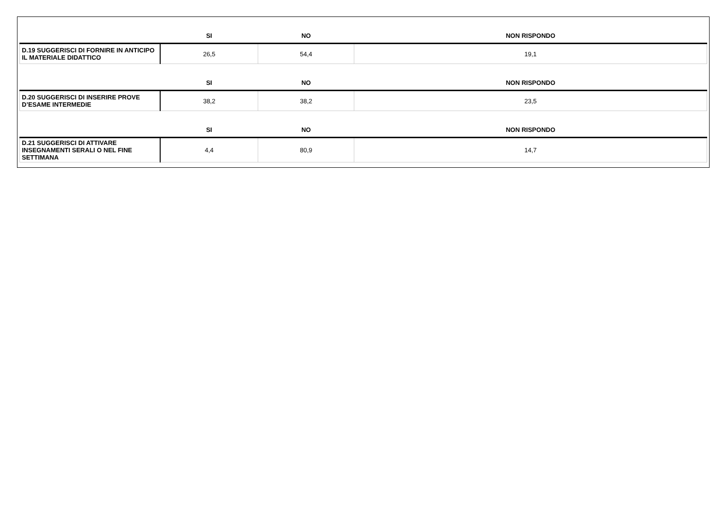| | SI | NO | NON RISPONDO |
| --- | --- | --- | --- |
| D.19 SUGGERISCI DI FORNIRE IN ANTICIPO IL MATERIALE DIDATTICO | 26,5 | 54,4 | 19,1 |
| | SI | NO | NON RISPONDO |
| D.20 SUGGERISCI DI INSERIRE PROVE D’ESAME INTERMEDIE | 38,2 | 38,2 | 23,5 |
| | SI | NO | NON RISPONDO |
| D.21 SUGGERISCI DI ATTIVARE INSEGNAMENTI SERALI O NEL FINE SETTIMANA | 4,4 | 80,9 | 14,7 |